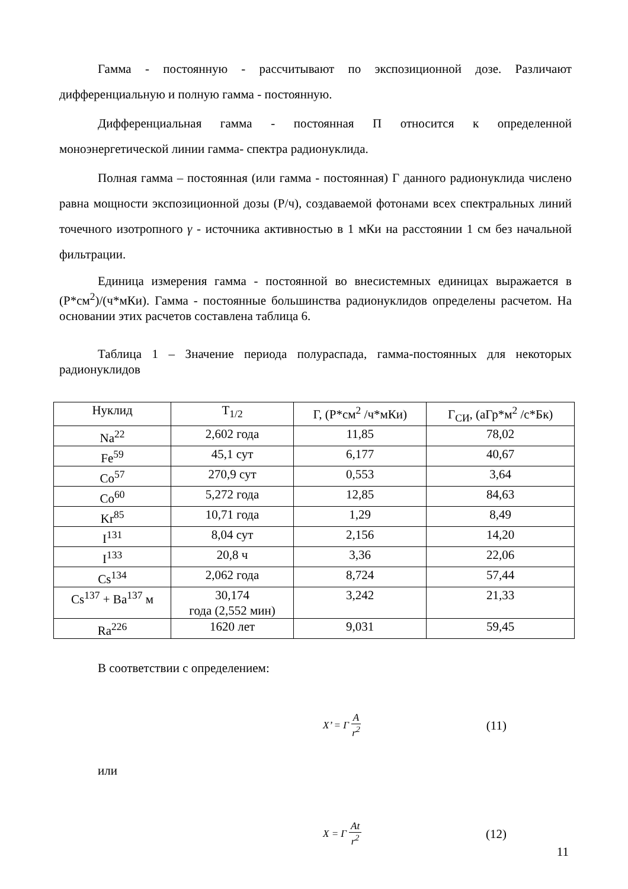Гамма - постоянную - рассчитывают по экспозиционной дозе. Различают дифференциальную и полную гамма - постоянную.
Дифференциальная гамма - постоянная П относится к определенной моноэнергетической линии гамма- спектра радионуклида.
Полная гамма – постоянная (или гамма - постоянная) Г данного радионуклида числено равна мощности экспозиционной дозы (Р/ч), создаваемой фотонами всех спектральных линий точечного изотропного γ - источника активностью в 1 мКи на расстоянии 1 см без начальной фильтрации.
Единица измерения гамма - постоянной во внесистемных единицах выражается в (Р*см<sup>2</sup>)/(ч*мКи). Гамма - постоянные большинства радионуклидов определены расчетом. На основании этих расчетов составлена таблица 6.
Таблица 1 – Значение периода полураспада, гамма-постоянных для некоторых радионуклидов
| Нуклид | T<sub>1/2</sub> | Г, (Р*см<sup>2</sup> /ч*мКи) | Г<sub>СИ</sub>, (аГр*м<sup>2</sup> /с*Бк) |
| Na<sup>22</sup> | 2,602 года | 11,85 | 78,02 |
| Fe<sup>59</sup> | 45,1 сут | 6,177 | 40,67 |
| Co<sup>57</sup> | 270,9 сут | 0,553 | 3,64 |
| Co<sup>60</sup> | 5,272 года | 12,85 | 84,63 |
| Kr<sup>85</sup> | 10,71 года | 1,29 | 8,49 |
| I<sup>131</sup> | 8,04 сут | 2,156 | 14,20 |
| I<sup>133</sup> | 20,8 ч | 3,36 | 22,06 |
| Cs<sup>134</sup> | 2,062 года | 8,724 | 57,44 |
| Cs<sup>137</sup> + Ba<sup>137</sup> м | 30,174 года (2,552 мин) | 3,242 | 21,33 |
| Ra<sup>226</sup> | 1620 лет | 9,031 | 59,45 |
В соответствии с определением:
X’ = Г A r<sup>2</sup>
(11)
или
X = Г At r<sup>2</sup>
(12)
11